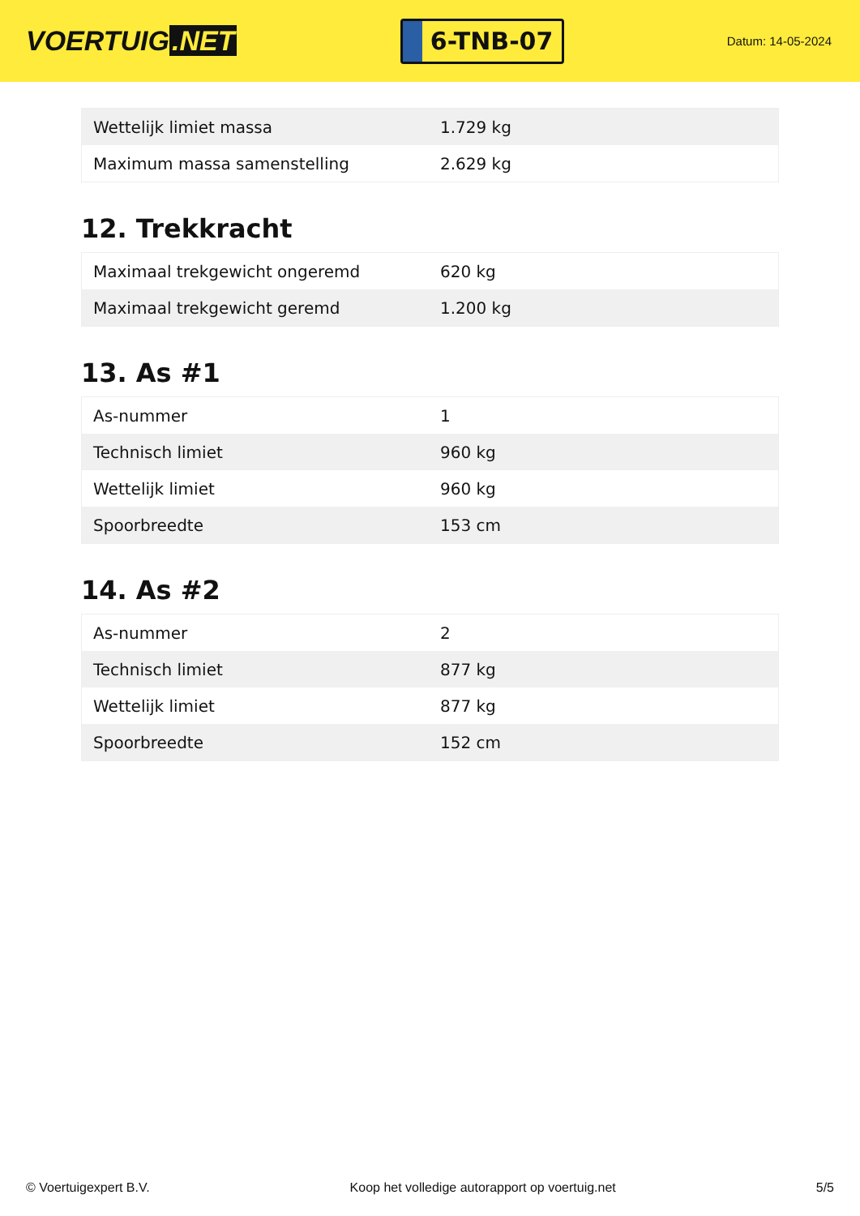VOERTUIG.NET
6-TNB-07
Datum: 14-05-2024
| Wettelijk limiet massa | 1.729 kg |
| Maximum massa samenstelling | 2.629 kg |
12. Trekkracht
| Maximaal trekgewicht ongeremd | 620 kg |
| Maximaal trekgewicht geremd | 1.200 kg |
13. As #1
| As-nummer | 1 |
| Technisch limiet | 960 kg |
| Wettelijk limiet | 960 kg |
| Spoorbreedte | 153 cm |
14. As #2
| As-nummer | 2 |
| Technisch limiet | 877 kg |
| Wettelijk limiet | 877 kg |
| Spoorbreedte | 152 cm |
© Voertuigexpert B.V. Koop het volledige autorapport op voertuig.net 5/5